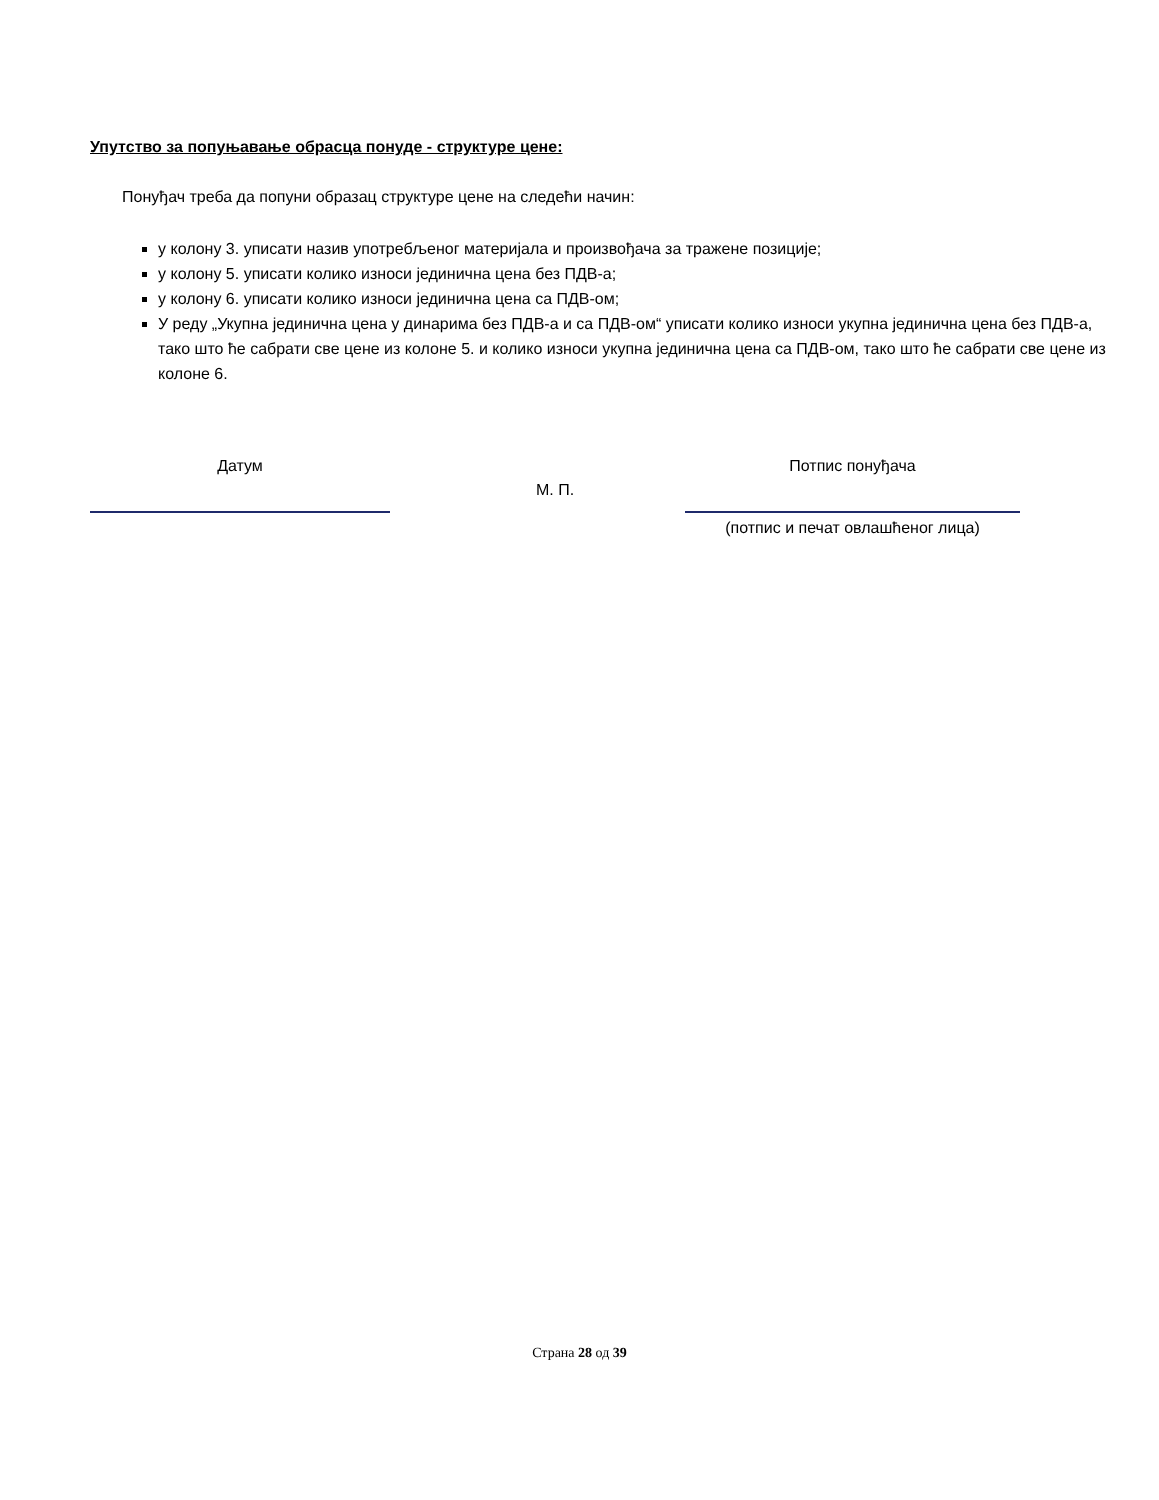Упутство за попуњавање обрасца понуде - структуре цене:
Понуђач треба да попуни образац структуре цене на следећи начин:
у колону 3. уписати назив употребљеног материјала и произвођача за тражене позиције;
у колону 5. уписати колико износи јединична цена без ПДВ-а;
у колону 6. уписати колико износи јединична цена са ПДВ-ом;
У реду „Укупна јединична цена у динарима без ПДВ-а и са ПДВ-ом“ уписати колико износи укупна јединична цена без ПДВ-а, тако што ће сабрати све цене из колоне 5. и колико износи укупна јединична цена са ПДВ-ом, тако што ће сабрати све цене из колоне 6.
Датум Потпис понуђача
М. П.
(потпис и печат овлашћеног лица)
Страна 28 од 39